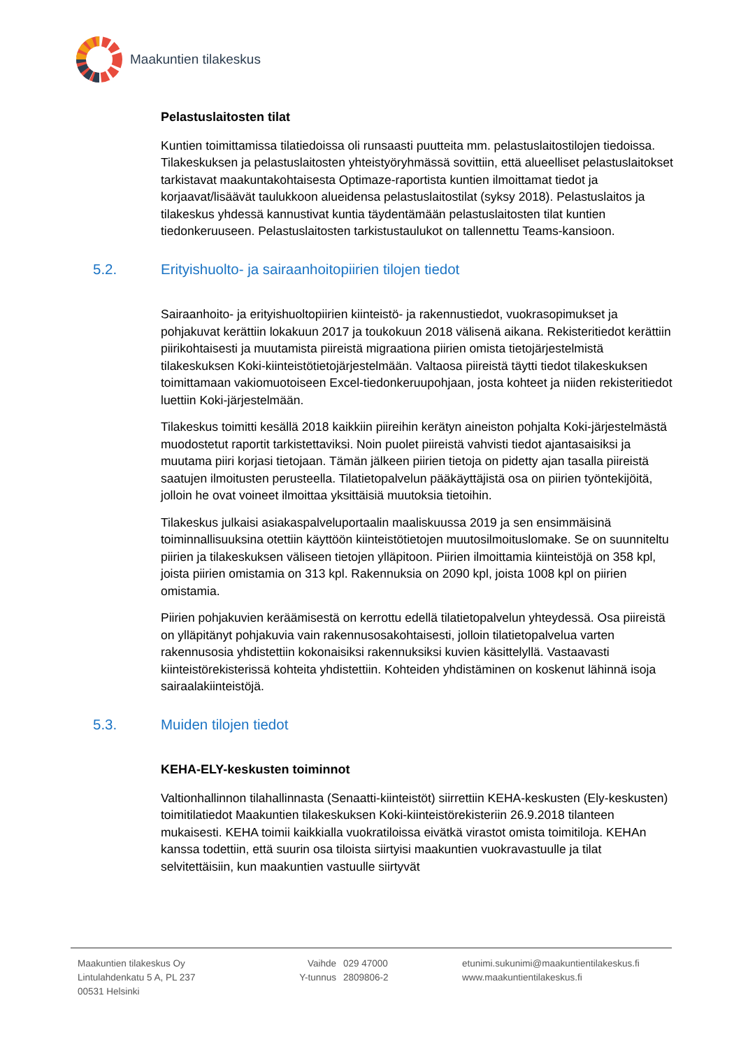Maakuntien tilakeskus
Pelastuslaitosten tilat
Kuntien toimittamissa tilatiedoissa oli runsaasti puutteita mm. pelastuslaitostilojen tiedoissa. Tilakeskuksen ja pelastuslaitosten yhteistyöryhmässä sovittiin, että alueelliset pelastuslaitokset tarkistavat maakuntakohtaisesta Optimaze-raportista kuntien ilmoittamat tiedot ja korjaavat/lisäävät taulukkoon alueidensa pelastuslaitostilat (syksy 2018). Pelastuslaitos ja tilakeskus yhdessä kannustivat kuntia täydentämään pelastuslaitosten tilat kuntien tiedonkeruuseen. Pelastuslaitosten tarkistustaulukot on tallennettu Teams-kansioon.
5.2. Erityishuolto- ja sairaanhoitopiirien tilojen tiedot
Sairaanhoito- ja erityishuoltopiirien kiinteistö- ja rakennustiedot, vuokrasopimukset ja pohjakuvat kerättiin lokakuun 2017 ja toukokuun 2018 välisenä aikana. Rekisteritiedot kerättiin piirikohtaisesti ja muutamista piireistä migraationa piirien omista tietojärjestelmistä tilakeskuksen Koki-kiinteistötietojärjestelmään. Valtaosa piireistä täytti tiedot tilakeskuksen toimittamaan vakiomuotoiseen Excel-tiedonkeruupohjaan, josta kohteet ja niiden rekisteritiedot luettiin Koki-järjestelmään.
Tilakeskus toimitti kesällä 2018 kaikkiin piireihin kerätyn aineiston pohjalta Koki-järjestelmästä muodostetut raportit tarkistettaviksi. Noin puolet piireistä vahvisti tiedot ajantasaisiksi ja muutama piiri korjasi tietojaan. Tämän jälkeen piirien tietoja on pidetty ajan tasalla piireistä saatujen ilmoitusten perusteella. Tilatietopalvelun pääkäyttäjistä osa on piirien työntekijöitä, jolloin he ovat voineet ilmoittaa yksittäisiä muutoksia tietoihin.
Tilakeskus julkaisi asiakaspalveluportaalin maaliskuussa 2019 ja sen ensimmäisinä toiminnallisuuksina otettiin käyttöön kiinteistötietojen muutosilmoituslomake. Se on suunniteltu piirien ja tilakeskuksen väliseen tietojen ylläpitoon. Piirien ilmoittamia kiinteistöjä on 358 kpl, joista piirien omistamia on 313 kpl. Rakennuksia on 2090 kpl, joista 1008 kpl on piirien omistamia.
Piirien pohjakuvien keräämisestä on kerrottu edellä tilatietopalvelun yhteydessä. Osa piireistä on ylläpitänyt pohjakuvia vain rakennusosakohtaisesti, jolloin tilatietopalvelua varten rakennusosia yhdistettiin kokonaisiksi rakennuksiksi kuvien käsittelyllä. Vastaavasti kiinteistörekisterissä kohteita yhdistettiin. Kohteiden yhdistäminen on koskenut lähinnä isoja sairaalakiinteistöjä.
5.3. Muiden tilojen tiedot
KEHA-ELY-keskusten toiminnot
Valtionhallinnon tilahallinnasta (Senaatti-kiinteistöt) siirrettiin KEHA-keskusten (Ely-keskusten) toimitilatiedot Maakuntien tilakeskuksen Koki-kiinteistörekisteriin 26.9.2018 tilanteen mukaisesti. KEHA toimii kaikkialla vuokratiloissa eivätkä virastot omista toimitiloja. KEHAn kanssa todettiin, että suurin osa tiloista siirtyisi maakuntien vuokravastuulle ja tilat selvitettäisiin, kun maakuntien vastuulle siirtyvät
Maakuntien tilakeskus Oy
Lintulahdenkatu 5 A, PL 237
00531 Helsinki
Vaihde
Y-tunnus
029 47000
2809806-2
etunimi.sukunimi@maakuntientilakeskus.fi
www.maakuntientilakeskus.fi